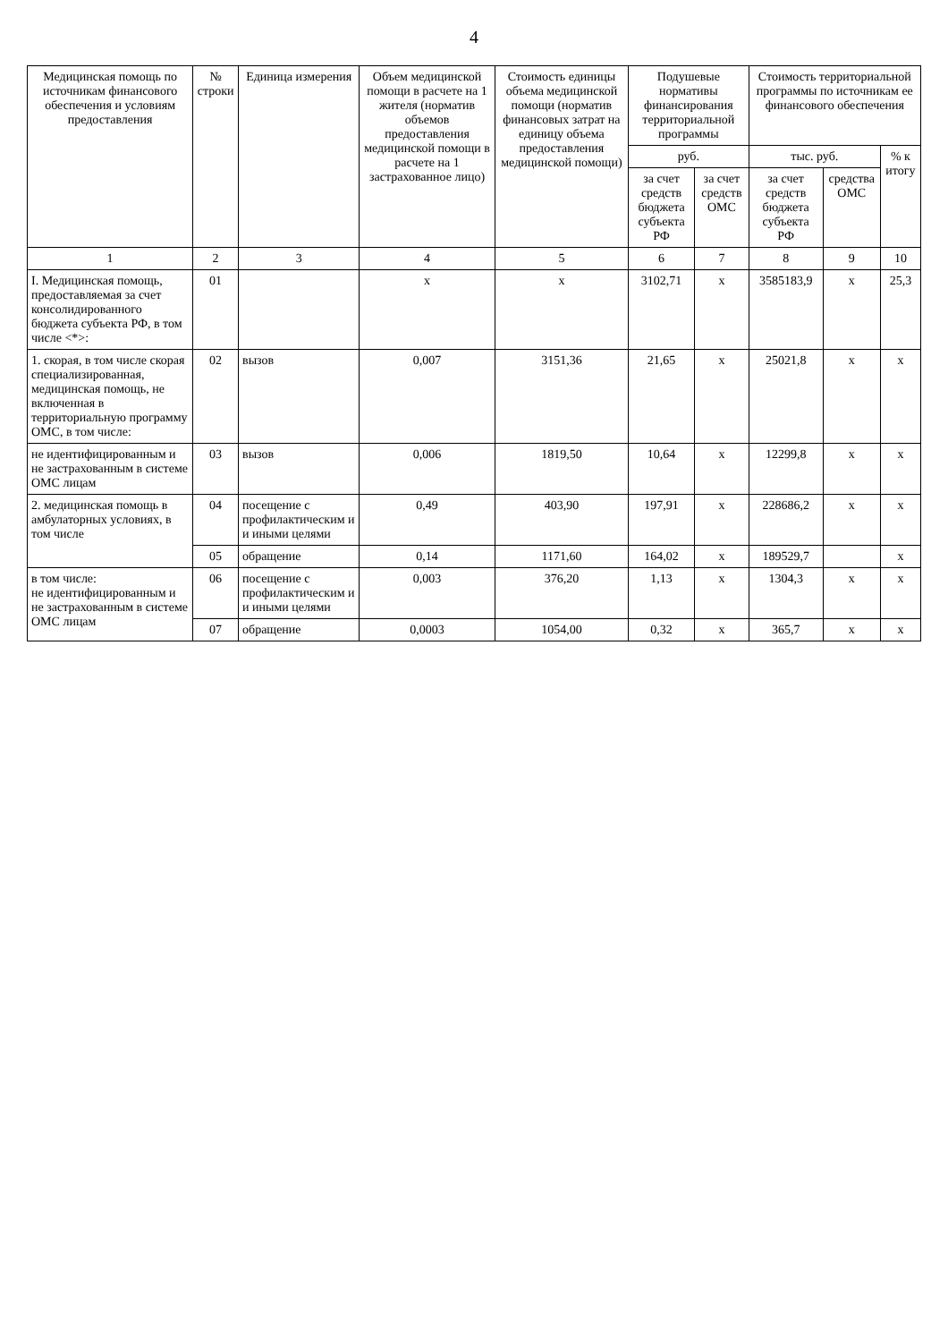4
| Медицинская помощь по источникам финансового обеспечения и условиям предоставления | № строки | Единица измерения | Объем медицинской помощи в расчете на 1 жителя (норматив объемов предоставления медицинской помощи в расчете на 1 застрахованное лицо) | Стоимость единицы объема медицинской помощи (норматив финансовых затрат на единицу объема предоставления медицинской помощи) | Подушевые нормативы финансирования территориальной программы | | Стоимость территориальной программы по источникам ее финансового обеспечения | | |
| --- | --- | --- | --- | --- | --- | --- | --- | --- | --- |
| | | | | | руб. | | тыс. руб. | | % к итогу |
| | | | | | за счет средств бюджета субъекта РФ | за счет средств ОМС | за счет средств бюджета субъекта РФ | средства ОМС | |
| 1 | 2 | 3 | 4 | 5 | 6 | 7 | 8 | 9 | 10 |
| I. Медицинская помощь, предоставляемая за счет консолидированного бюджета субъекта РФ, в том числе <*>: | 01 | | х | х | 3102,71 | х | 3585183,9 | х | 25,3 |
| 1. скорая, в том числе скорая специализированная, медицинская помощь, не включенная в территориальную программу ОМС, в том числе: | 02 | вызов | 0,007 | 3151,36 | 21,65 | х | 25021,8 | х | х |
| не идентифицированным и не застрахованным в системе ОМС лицам | 03 | вызов | 0,006 | 1819,50 | 10,64 | х | 12299,8 | х | х |
| 2. медицинская помощь в амбулаторных условиях, в том числе | 04 | посещение с профилактическим и и иными целями | 0,49 | 403,90 | 197,91 | х | 228686,2 | х | х |
| | 05 | обращение | 0,14 | 1171,60 | 164,02 | х | 189529,7 | | х |
| в том числе: не идентифицированным и не застрахованным в системе ОМС лицам | 06 | посещение с профилактическим и и иными целями | 0,003 | 376,20 | 1,13 | х | 1304,3 | х | х |
| | 07 | обращение | 0,0003 | 1054,00 | 0,32 | х | 365,7 | х | х |